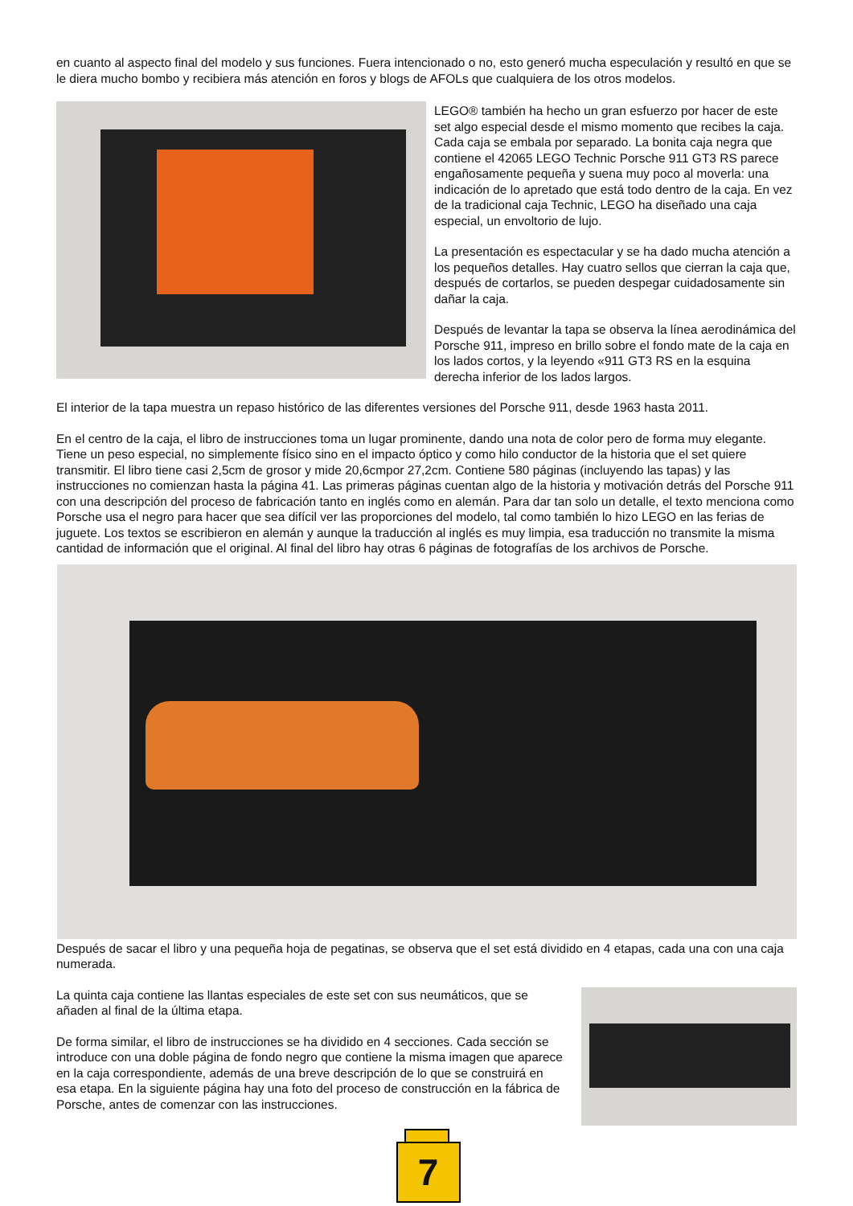en cuanto al aspecto final del modelo y sus funciones. Fuera intencionado o no, esto generó mucha especulación y resultó en que se le diera mucho bombo y recibiera más atención en foros y blogs de AFOLs que cualquiera de los otros modelos.
LEGO® también ha hecho un gran esfuerzo por hacer de este set algo especial desde el mismo momento que recibes la caja. Cada caja se embala por separado. La bonita caja negra que contiene el 42065 LEGO Technic Porsche 911 GT3 RS parece engañosamente pequeña y suena muy poco al moverla: una indicación de lo apretado que está todo dentro de la caja. En vez de la tradicional caja Technic, LEGO ha diseñado una caja especial, un envoltorio de lujo.
La presentación es espectacular y se ha dado mucha atención a los pequeños detalles. Hay cuatro sellos que cierran la caja que, después de cortarlos, se pueden despegar cuidadosamente sin dañar la caja.
Después de levantar la tapa se observa la línea aerodinámica del Porsche 911, impreso en brillo sobre el fondo mate de la caja en los lados cortos, y la leyendo «911 GT3 RS en la esquina derecha inferior de los lados largos.
El interior de la tapa muestra un repaso histórico de las diferentes versiones del Porsche 911, desde 1963 hasta 2011.
En el centro de la caja, el libro de instrucciones toma un lugar prominente, dando una nota de color pero de forma muy elegante. Tiene un peso especial, no simplemente físico sino en el impacto óptico y como hilo conductor de la historia que el set quiere transmitir. El libro tiene casi 2,5cm de grosor y mide 20,6cmpor 27,2cm. Contiene 580 páginas (incluyendo las tapas) y las instrucciones no comienzan hasta la página 41. Las primeras páginas cuentan algo de la historia y motivación detrás del Porsche 911 con una descripción del proceso de fabricación tanto en inglés como en alemán. Para dar tan solo un detalle, el texto menciona como Porsche usa el negro para hacer que sea difícil ver las proporciones del modelo, tal como también lo hizo LEGO en las ferias de juguete. Los textos se escribieron en alemán y aunque la traducción al inglés es muy limpia, esa traducción no transmite la misma cantidad de información que el original. Al final del libro hay otras 6 páginas de fotografías de los archivos de Porsche.
Después de sacar el libro y una pequeña hoja de pegatinas, se observa que el set está dividido en 4 etapas, cada una con una caja numerada.
La quinta caja contiene las llantas especiales de este set con sus neumáticos, que se añaden al final de la última etapa.
De forma similar, el libro de instrucciones se ha dividido en 4 secciones. Cada sección se introduce con una doble página de fondo negro que contiene la misma imagen que aparece en la caja correspondiente, además de una breve descripción de lo que se construirá en esa etapa. En la siguiente página hay una foto del proceso de construcción en la fábrica de Porsche, antes de comenzar con las instrucciones.
7